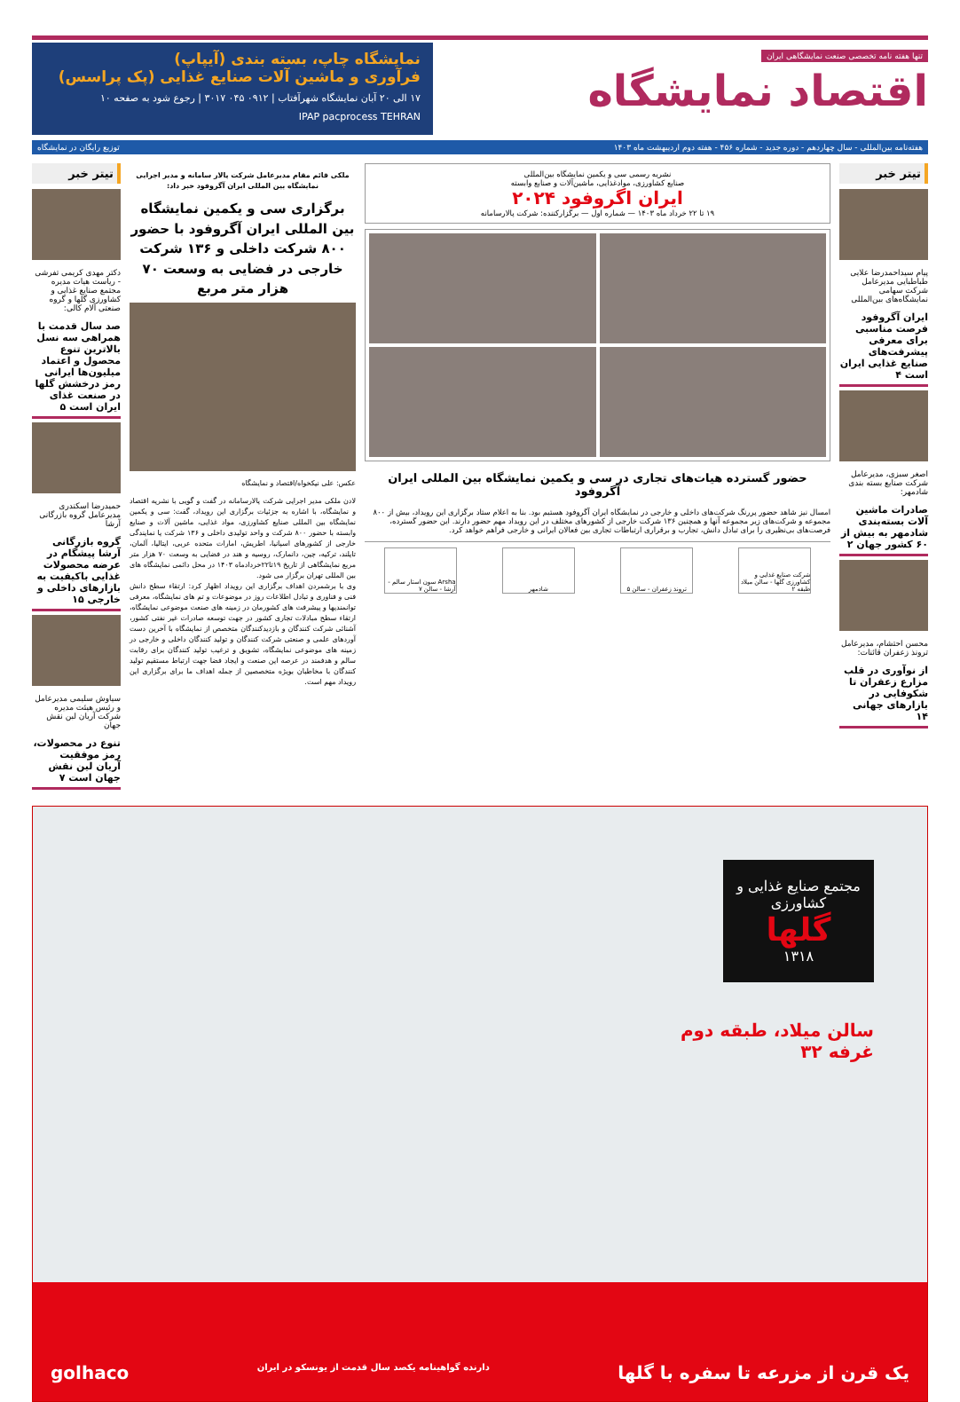تنها هفته نامه تخصصی صنعت نمایشگاهی ایران
اقتصاد نمایشگاه
نمایشگاه چاپ، بسته بندی (آیپاپ)
فرآوری و ماشین آلات صنایع غذایی (پک پراسس)
۱۷ الی ۲۰ آبان نمایشگاه شهرآفتاب | ۰۹۱۲ ۰۴۵ ۳۰۱۷ | رجوع شود به صفحه ۱۰
IPAP pacprocess TEHRAN
هفته‌نامه بین‌المللی - سال چهاردهم - دوره جدید - شماره ۴۵۶ - هفته دوم اردیبهشت ماه ۱۴۰۳ توزیع رایگان در نمایشگاه
تیتر خبر
پیام سیداحمدرضا علایی طباطبایی مدیرعامل شرکت سهامی نمایشگاه‌های بین‌المللی
ایران آگروفود فرصت مناسبی برای معرفی پیشرفت‌های صنایع غذایی ایران است ۴
اصغر سبزی، مدیرعامل شرکت صنایع بسته بندی شادمهر:
صادرات ماشین آلات بسته‌بندی شادمهر به بیش از ۶۰ کشور جهان ۲
محسن احتشام، مدیرعامل ترونذ زعفران قائنات:
از نوآوری در قلب مزارع زعفران تا شکوفایی در بازارهای جهانی ۱۴
نشریه رسمی سی و یکمین نمایشگاه بین‌المللی
صنایع کشاورزی، موادغذایی، ماشین‌آلات و صنایع وابسته
ایران اگروفود ۲۰۲۴
۱۹ تا ۲۲ خرداد ماه ۱۴۰۳ — شماره اول — برگزارکننده: شرکت پالارسامانه
حضور گسترده هیات‌های تجاری در سی و یکمین نمایشگاه بین المللی ایران آگروفود
امسال نیز شاهد حضور پررنگ شرکت‌های داخلی و خارجی در نمایشگاه ایران آگروفود هستیم بود. بنا به اعلام ستاد برگزاری این رویداد، بیش از ۸۰۰ مجموعه و شرکت‌های زیر مجموعه آنها و همچنین ۱۳۶ شرکت خارجی از کشورهای مختلف در این رویداد مهم حضور دارند. این حضور گسترده، فرصت‌های بی‌نظیری را برای تبادل دانش، تجارب و برقراری ارتباطات تجاری بین فعالان ایرانی و خارجی فراهم خواهد کرد.
شرکت صنایع غذایی و کشاورزی گلها - سالن میلاد طبقه ۲
ترونذ زعفران - سالن ۵
شادمهر Arsha سون استار سالم - آرشا - سالن ۷
ملکی قائم مقام مدیرعامل شرکت پالار سامانه و مدیر اجرایی نمایشگاه بین المللی ایران آگروفود خبر داد:
برگزاری سی و یکمین نمایشگاه بین المللی ایران آگروفود با حضور ۸۰۰ شرکت داخلی و ۱۳۶ شرکت خارجی در فضایی به وسعت ۷۰ هزار متر مربع
عکس: علی نیکخواه/اقتصاد و نمایشگاه
لادن ملکی مدیر اجرایی شرکت پالارسامانه در گفت و گویی با نشریه اقتصاد و نمایشگاه، با اشاره به جزئیات برگزاری این رویداد، گفت: سی و یکمین نمایشگاه بین المللی صنایع کشاورزی، مواد غذایی، ماشین آلات و صنایع وابسته با حضور ۸۰۰ شرکت و واحد تولیدی داخلی و ۱۳۶ شرکت یا نمایندگی خارجی از کشورهای اسپانیا، اطریش، امارات متحده عربی، ایتالیا، آلمان، تایلند، ترکیه، چین، دانمارک، روسیه و هند در فضایی به وسعت ۷۰ هزار متر مربع نمایشگاهی از تاریخ ۱۹تا۲۲خردادماه ۱۴۰۳ در محل دائمی نمایشگاه های بین المللی تهران برگزار می شود.
وی با برشمردن اهداف برگزاری این رویداد اظهار کرد: ارتقاء سطح دانش فنی و فناوری و تبادل اطلاعات روز در موضوعات و تم های نمایشگاه، معرفی توانمندیها و پیشرفت های کشورمان در زمینه های صنعت موضوعی نمایشگاه، ارتقاء سطح مبادلات تجاری کشور در جهت توسعه صادرات غیر نفتی کشور، آشنائی شرکت کنندگان و بازدیدکنندگان متخصص از نمایشگاه با آخرین دست آوردهای علمی و صنعتی شرکت کنندگان و تولید کنندگان داخلی و خارجی در زمینه های موضوعی نمایشگاه، تشویق و ترغیب تولید کنندگان برای رقابت سالم و هدفمند در عرصه این صنعت و ایجاد فضا جهت ارتباط مستقیم تولید کنندگان با مخاطبان بویژه متخصصین از جمله اهداف ما برای برگزاری این رویداد مهم است.
تیتر خبر
دکتر مهدی کریمی تفرشی - ریاست هیات مدیره مجتمع صنایع غذایی و کشاورزی گلها و گروه صنعتی آلام کالی:
صد سال قدمت با همراهی سه نسل بالاترین تنوع محصول و اعتماد میلیون‌ها ایرانی رمز درخشش گلها در صنعت غذای ایران است ۵
حمیدرضا اسکندری مدیرعامل گروه بازرگانی آرشا
گروه بازرگانی آرشا پیشگام در عرضه محصولات غذایی باکیفیت به بازارهای داخلی و خارجی ۱۵
سیاوش سلیمی مدیرعامل و رئیس هیئت مدیره شرکت آریان لبن نقش جهان
تنوع در محصولات، رمز موفقیت آریان لبن نقش جهان است ۷
مجتمع صنایع غذایی و کشاورزی
گلها
۱۳۱۸
سالن میلاد، طبقه دوم
غرفه ۳۲
یک قرن از مزرعه تا سفره با گلها دارنده گواهینامه یکصد سال قدمت از یونسکو در ایران golhaco